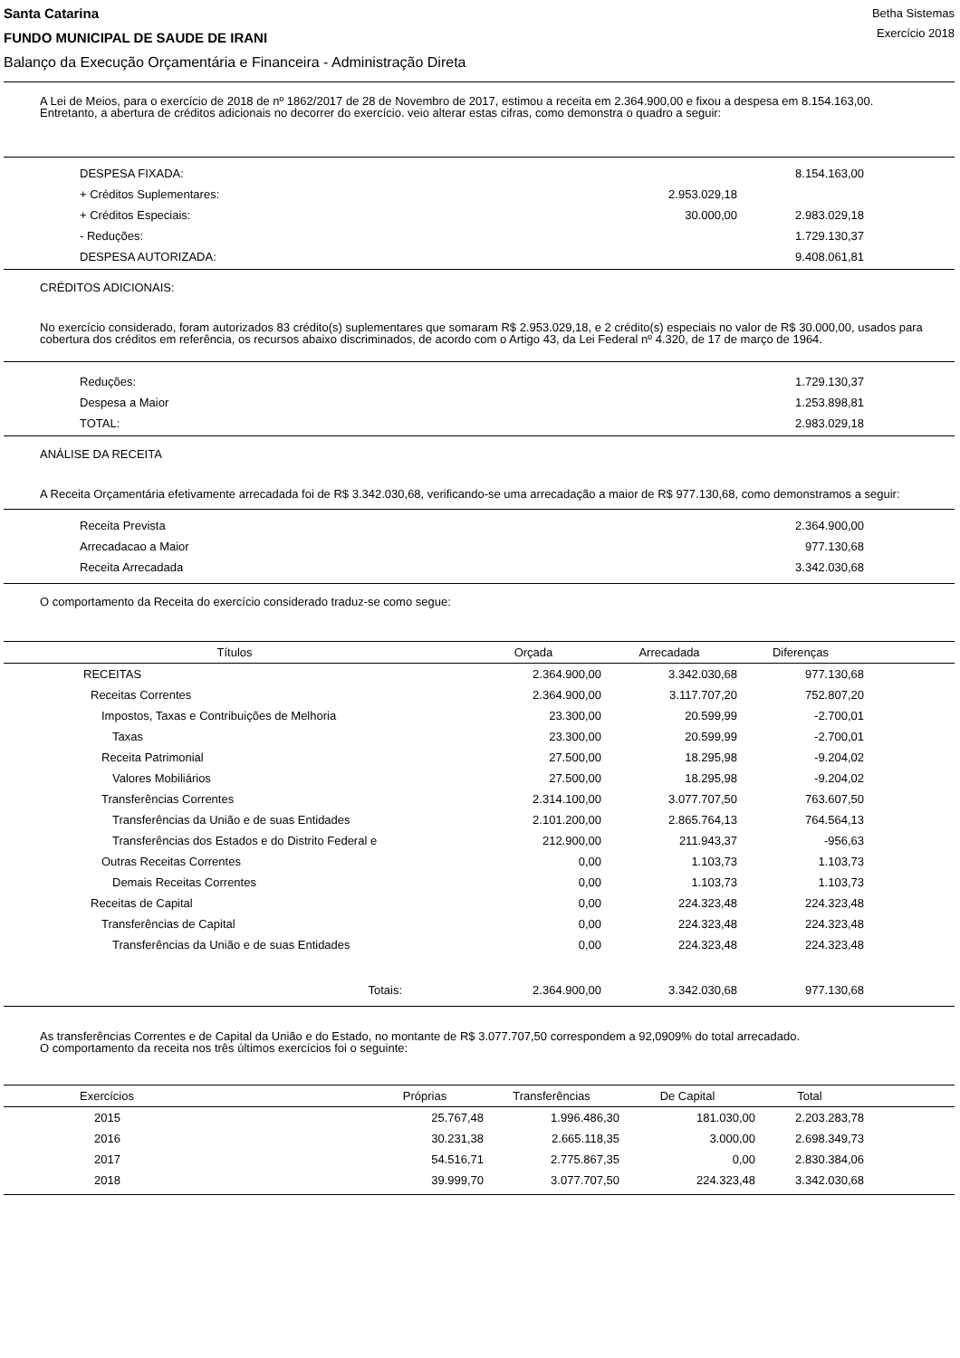Santa Catarina
FUNDO MUNICIPAL DE SAUDE DE IRANI
Balanço da Execução Orçamentária e Financeira - Administração Direta
Betha Sistemas
Exercício 2018
A Lei de Meios, para o exercício de 2018 de nº 1862/2017 de 28 de Novembro de 2017, estimou a receita em 2.364.900,00 e fixou a despesa em 8.154.163,00.
Entretanto, a abertura de créditos adicionais no decorrer do exercício. veio alterar estas cifras, como demonstra o quadro a seguir:
| DESPESA FIXADA: | | 8.154.163,00 | |
| + Créditos Suplementares: | 2.953.029,18 | | |
| + Créditos Especiais: | 30.000,00 | 2.983.029,18 | |
| - Reduções: | | 1.729.130,37 | |
| DESPESA AUTORIZADA: | | 9.408.061,81 | |
CRÉDITOS ADICIONAIS:
No exercício considerado, foram autorizados 83 crédito(s) suplementares que somaram R$ 2.953.029,18, e 2 crédito(s) especiais no valor de R$ 30.000,00, usados para cobertura dos créditos em referência, os recursos abaixo discriminados, de acordo com o Artigo 43, da Lei Federal nº 4.320, de 17 de março de 1964.
| Reduções: | 1.729.130,37 | |
| Despesa a Maior | 1.253.898,81 | |
| TOTAL: | 2.983.029,18 | |
ANÁLISE DA RECEITA
A Receita Orçamentária efetivamente arrecadada foi de R$ 3.342.030,68, verificando-se uma arrecadação a maior de R$ 977.130,68, como demonstramos a seguir:
| Receita Prevista | 2.364.900,00 | |
| Arrecadacao a Maior | 977.130,68 | |
| Receita Arrecadada | 3.342.030,68 | |
O comportamento da Receita do exercício considerado traduz-se como segue:
| Títulos | Orçada | Arrecadada | Diferenças | |
| --- | --- | --- | --- | --- |
| RECEITAS | 2.364.900,00 | 3.342.030,68 | 977.130,68 | |
| Receitas Correntes | 2.364.900,00 | 3.117.707,20 | 752.807,20 | |
| Impostos, Taxas e Contribuições de Melhoria | 23.300,00 | 20.599,99 | -2.700,01 | |
| Taxas | 23.300,00 | 20.599,99 | -2.700,01 | |
| Receita Patrimonial | 27.500,00 | 18.295,98 | -9.204,02 | |
| Valores Mobiliários | 27.500,00 | 18.295,98 | -9.204,02 | |
| Transferências Correntes | 2.314.100,00 | 3.077.707,50 | 763.607,50 | |
| Transferências da União e de suas Entidades | 2.101.200,00 | 2.865.764,13 | 764.564,13 | |
| Transferências dos Estados e do Distrito Federal e | 212.900,00 | 211.943,37 | -956,63 | |
| Outras Receitas Correntes | 0,00 | 1.103,73 | 1.103,73 | |
| Demais Receitas Correntes | 0,00 | 1.103,73 | 1.103,73 | |
| Receitas de Capital | 0,00 | 224.323,48 | 224.323,48 | |
| Transferências de Capital | 0,00 | 224.323,48 | 224.323,48 | |
| Transferências da União e de suas Entidades | 0,00 | 224.323,48 | 224.323,48 | |
| Totais: | 2.364.900,00 | 3.342.030,68 | 977.130,68 | |
As transferências Correntes e de Capital da União e do Estado, no montante de R$ 3.077.707,50 correspondem a 92,0909% do total arrecadado.
O comportamento da receita nos três últimos exercícios foi o seguinte:
| Exercícios | Próprias | Transferências | De Capital | Total | |
| --- | --- | --- | --- | --- | --- |
| 2015 | 25.767,48 | 1.996.486,30 | 181.030,00 | 2.203.283,78 | |
| 2016 | 30.231,38 | 2.665.118,35 | 3.000,00 | 2.698.349,73 | |
| 2017 | 54.516,71 | 2.775.867,35 | 0,00 | 2.830.384,06 | |
| 2018 | 39.999,70 | 3.077.707,50 | 224.323,48 | 3.342.030,68 | |